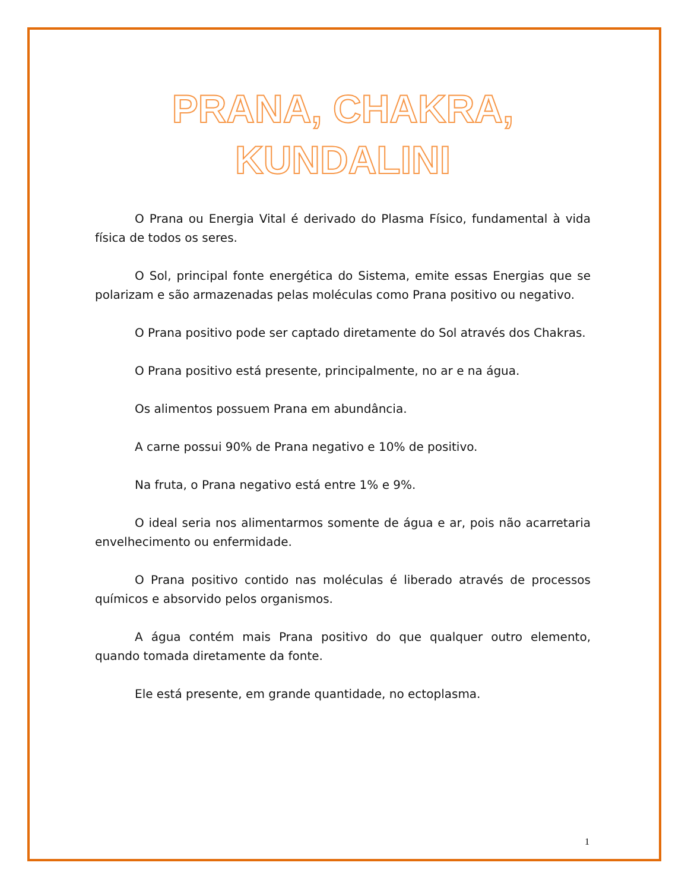PRANA, CHAKRA,
KUNDALINI
O Prana ou Energia Vital é derivado do Plasma Físico, fundamental à vida física de todos os seres.
O Sol, principal fonte energética do Sistema, emite essas Energias que se polarizam e são armazenadas pelas moléculas como Prana positivo ou negativo.
O Prana positivo pode ser captado diretamente do Sol através dos Chakras.
O Prana positivo está presente, principalmente, no ar e na água.
Os alimentos possuem Prana em abundância.
A carne possui 90% de Prana negativo e 10% de positivo.
Na fruta, o Prana negativo está entre 1% e 9%.
O ideal seria nos alimentarmos somente de água e ar, pois não acarretaria envelhecimento ou enfermidade.
O Prana positivo contido nas moléculas é liberado através de processos químicos e absorvido pelos organismos.
A água contém mais Prana positivo do que qualquer outro elemento, quando tomada diretamente da fonte.
Ele está presente, em grande quantidade, no ectoplasma.
1